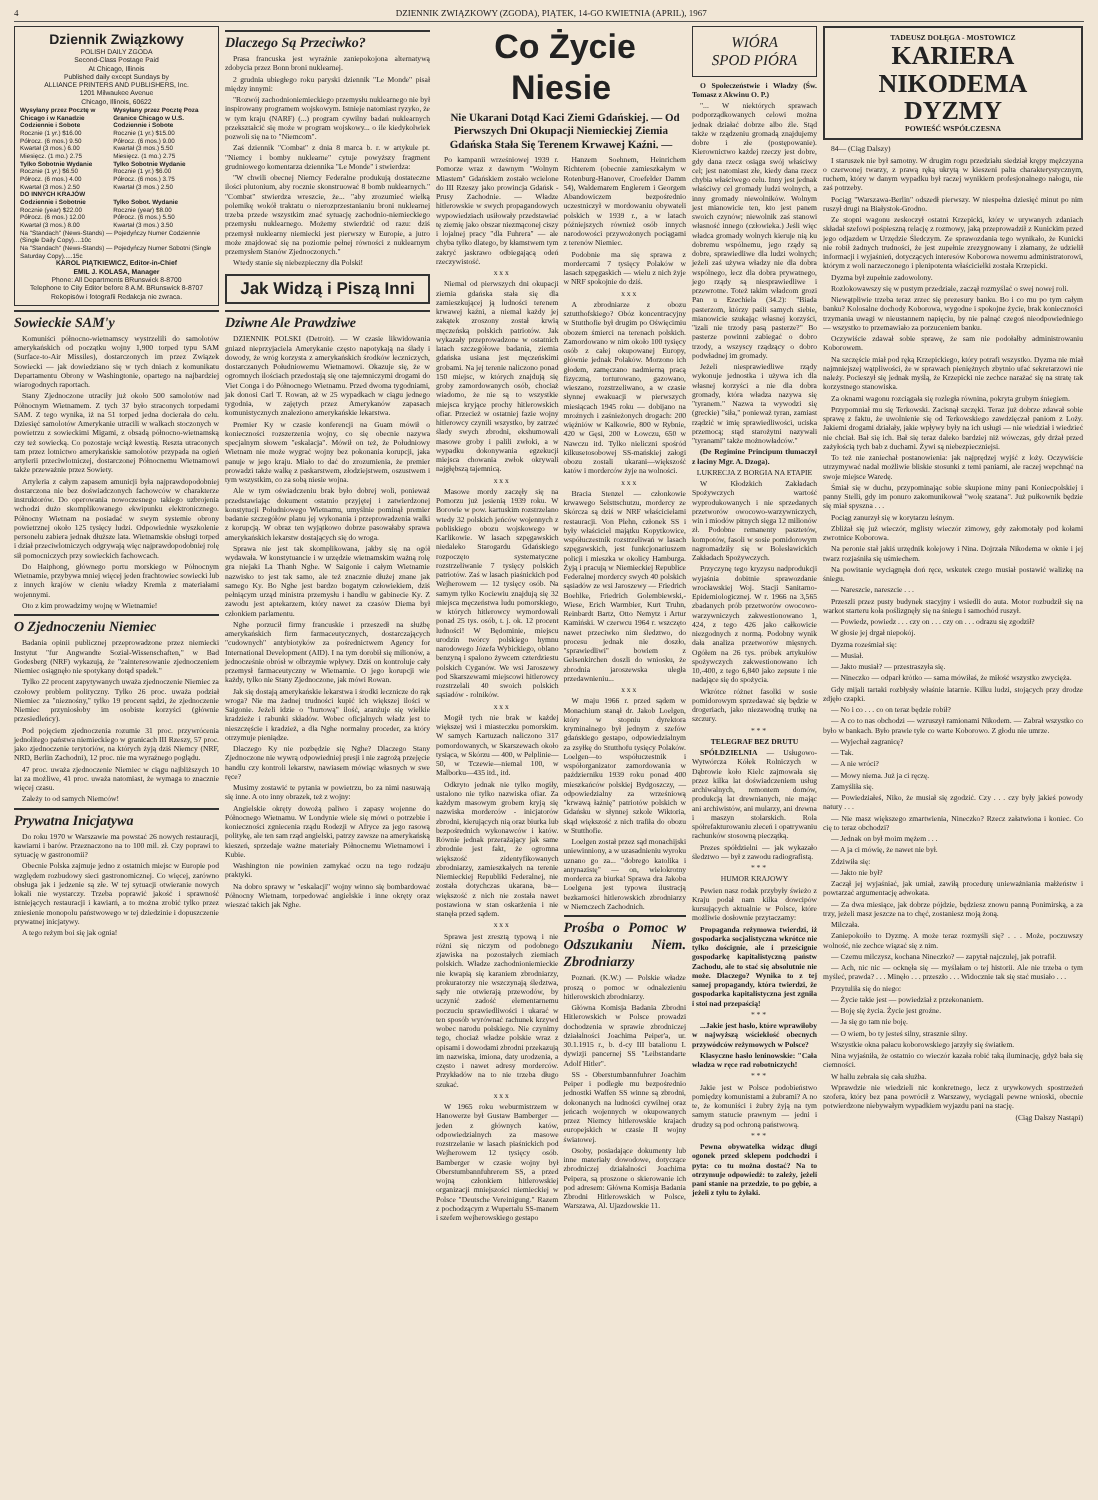4 DZIENNIK ZWIĄZKOWY (ZGODA), PIĄTEK, 14-GO KWIETNIA (APRIL), 1967
Dziennik Związkowy
POLISH DAILY ZGODA
Second-Class Postage Paid
At Chicago, Illinois
Published daily except Sundays by
ALLIANCE PRINTERS AND PUBLISHERS, Inc.
1201 Milwaukee Avenue
Chicago, Illinois, 60622
| Wysyłany przez Pocztę w Chicago i w Kanadzie | Wysyłany przez Pocztę Poza Granice Chicago w U.S. |
| --- | --- |
| Codziennie i Sobote | Codziennie i Sobote |
| Rocznie (1 yr.) $16.00 | Rocznie (1 yr.) $15.00 |
| Półrocz. (6 mos.) 9.50 | Półrocz. (6 mos.) 9.00 |
| Kwartał (3 mos.) 6.00 | Kwartał (3 mos.) 5.50 |
| Miesięcz. (1 mo.) 2.75 | Miesięcz. (1 mo.) 2.75 |
| Tylko Sobotnie Wydanie | Tylko Sobotnie Wydanie |
| Rocznie (1 yr.) $6.50 | Rocznie (1 yr.) $6.00 |
| Półrocz. (6 mos.) 4.00 | Półrocz. (6 mos.) 3.75 |
| Kwartał (3 mos.) 2.50 | Kwartał (3 mos.) 2.50 |
| DO INNYCH KRAJÓW | |
| Codziennie i Sobotnie | Tylko Sobot. Wydanie |
| Rocznie (year) $22.00 | Rocznie (year) $8.00 |
| Półrocz. (6 mos.) 12.00 | Półrocz. (6 mos.) 5.50 |
| Kwartał (3 mos.) 8.00 | Kwartał (3 mos.) 3.50 |
| Na "Standach" (News-Stands) — Pojedyńczy Numer Codziennie (Single Daily Copy)....10c | |
| Na "Standach" (News-Stands) — Pojedyńczy Numer Sobotni (Single Saturday Copy).....15c | |
KAROL PIĄTKIEWICZ, Editor-in-Chief
EMIL J. KOLASA, Manager
Phone: All Departments BRunswick 8-8700
Telephone to City Editor before 8 A.M. BRunswick 8-8707
Rekopisów i fotografii Redakcja nie zwraca.
Sowieckie SAM'y
Komuniści północno-wietnamscy wystrzelili do samolotów amerykańskich od początku wojny 1,900 torped typu SAM (Surface-to-Air Missiles), dostarczonych im przez Związek Sowiecki — jak dowiedziano się w tych dniach z komunikatu Departamentu Obrony w Washingtonie, opartego na najbardziej wiarogodnych raportach.
Stany Zjednoczone utraciły już około 500 samolotów nad Północnym Wietnamem. Z tych 37 było straconych torpedami SAM. Z tego wynika, iż na 51 torped jedna docierała do celu. Dziesięć samolotów Amerykanie utracili w walkach stoczonych w powietrzu z sowieckimi Migami, z obsadą północno-wietnamską czy też sowiecką. Co pozostaje wciąż kwestią. Reszta utraconych tam przez lotnictwo amerykańskie samolotów przypada na ogień artylerii przeciwlotniczej, dostarczonej Północnemu Wietnamowi także przeważnie przez Sowiety.
Artyleria z całym zapasem amunicji była najprawdopodobniej dostarczona nie bez doświadczonych fachowców w charakterze instruktorów. Do operowania nowoczesnego takiego uzbrojenia wchodzi dużo skomplikowanego ekwipunku elektronicznego. Północny Wietnam na posiadać w swym systemie obrony powietrznej około 125 tysięcy ludzi. Odpowiednie wyszkolenie personelu zabiera jednak dłuższe lata. Wietnamskie obsługi torped i dział przeciwlotniczych odgrywają więc najprawdopodobniej rolę sił pomocniczych przy sowieckich fachowcach.
Do Haiphong, głównego portu morskiego w Północnym Wietnamie, przybywa mniej więcej jeden frachtowiec sowiecki lub z innych krajów w cieniu władzy Kremla z materiałami wojennymi.
Oto z kim prowadzimy wojnę w Wietnamie!
O Zjednoczeniu Niemiec
Badania opinii publicznej przeprowadzone przez niemiecki Instytut "fur Angwandte Sozial-Wissenschaften," w Bad Godesberg (NRF) wykazują, że "zainteresowanie zjednoczeniem Niemiec osiągnęło nie spotykany dotąd spadek."
Tylko 22 procent zapytywanych uważa zjednoczenie Niemiec za czołowy problem polityczny. Tylko 26 proc. uważa podział Niemiec za "nieznośny," tylko 19 procent sądzi, że zjednoczenie Niemiec przyniosłoby im osobiste korzyści (głównie przesiedleńcy).
Pod pojęciem zjednoczenia rozumie 31 proc. przywrócenia jednolitego państwa niemieckiego w granicach III Rzeszy, 57 proc. jako zjednoczenie terytoriów, na których żyją dziś Niemcy (NRF, NRD, Berlin Zachodni), 12 proc. nie ma wyraźnego poglądu.
47 proc. uważa zjednoczenie Niemiec w ciągu najbliższych 10 lat za możliwe, 41 proc. uważa natomiast, że wymaga to znacznie więcej czasu.
Zależy to od samych Niemców!
Prywatna Inicjatywa
Do roku 1970 w Warszawie ma powstać 26 nowych restauracji, kawiarni i barów. Przeznaczono na to 100 mil. zł. Czy poprawi to sytuację w gastronomii?
Obecnie Polska zajmuje jedno z ostatnich miejsc w Europie pod względem rozbudowy sieci gastronomicznej. Co więcej, zarówno obsługa jak i jedzenie są złe. W tej sytuacji otwieranie nowych lokali nie wystarczy. Trzeba poprawić jakość i sprawność istniejących restauracji i kawiarń, a to można zrobić tylko przez zniesienie monopolu państwowego w tej dziedzinie i dopuszczenie prywatnej inicjatywy.
A tego reżym boi się jak ognia!
Dlaczego Są Przeciwko?
Prasa francuska jest wyraźnie zaniepokojona alternatywą zdobycia przez Bonn broni nuklearnej.
2 grudnia ubiegłego roku paryski dziennik "Le Monde" pisał między innymi:
"Rozwój zachodnioniemieckiego przemysłu nuklearnego nie był inspirowany programem wojskowym. Istnieje natomiast ryzyko, że w tym kraju (NARF) (...) program cywilny badań nuklearnych przekształcić się może w program wojskowy... o ile kiedykolwiek pozwoli się na to "Niemcom".
Zaś dziennik "Combat" z dnia 8 marca b. r. w artykule pt. "Niemcy i bomby nuklearne" cytuje powyższy fragment grudniowego komentarza dziennika "Le Monde" i stwierdza:
"W chwili obecnej Niemcy Federalne produkują dostateczne ilości plutonium, aby rocznie skonstruować 8 bomb nuklearnych." "Combat" stwierdza wreszcie, że... "aby zrozumieć wielką polemikę wokół traktatu o nierozprzestanianiu broni nuklearnej trzeba przede wszystkim znać sytuację zachodnio-niemieckiego przemysłu nuklearnego. Możemy stwierdzić od razu: dziś przemysł nuklearny niemiecki jest pierwszy w Europie, a jutro może znajdować się na poziomie pełnej równości z nuklearnym przemysłem Stanów Zjednoczonych."
Wtedy stanie się niebezpieczny dla Polski!
Jak Widzą i Piszą Inni
Dziwne Ale Prawdziwe
DZIENNIK POLSKI (Detroit). — W czasie likwidowania gniazd nieprzyjaciela Amerykanie często napotykają na ślady i dowody, że wróg korzysta z amerykańskich środków leczniczych, dostarczanych Południowemu Wietnamowi. Okazuje się, że w ogromnych ilościach przedostają się one tajemniczymi drogami do Viet Conga i do Północnego Wietnamu. Przed dwoma tygodniami, jak donosi Carl T. Rowan, aż w 25 wypadkach w ciągu jednego tygodnia, w zajętych przez Amerykanów zapasach komunistycznych znaleziono amerykańskie lekarstwa.
Premier Ky w czasie konferencji na Guam mówił o konieczności rozszerzenia wojny, co się obecnie nazywa specjalnym słowem "eskalacja". Mówił on też, że Południowy Wietnam nie może wygrać wojny bez pokonania korupcji, jaka panuje w jego kraju. Miało to dać do zrozumienia, że premier prowadzi także walkę z paskarstwem, złodziejstwem, oszustwem i tym wszystkim, co za sobą niesie wojna.
Ale w tym oświadczeniu brak było dobrej woli, ponieważ przedstawiając dokument ostatnio przyjętej i zatwierdzonej konstytucji Południowego Wietnamu, umyślnie pominął premier badanie szczegółów planu jej wykonania i przeprowadzenia walki z korupcją. W obraz ten wyjątkowo dobrze pasowałaby sprawa amerykańskich lekarstw dostających się do wroga.
Sprawa nie jest tak skomplikowana, jakby się na ogół wydawała. W konstytuancie i w urzędzie wietnamskim ważną rolę gra niejaki La Thanh Nghe. W Saigonie i całym Wietnamie nazwisko to jest tak samo, ale też znacznie dłużej znane jak samego Ky. Bo Nghe jest bardzo bogatym człowiekiem, dziś pełniącym urząd ministra przemysłu i handlu w gabinecie Ky. Z zawodu jest aptekarzem, który nawet za czasów Diema był członkiem parlamentu.
Nghe porzucił firmy francuskie i przeszedł na służbę amerykańskich firm farmaceutycznych, dostarczających "cudownych" antybiotyków za pośrednictwem Agency for International Development (AID). I na tym dorobił się milionów, a jednocześnie obrósł w olbrzymie wpływy. Dziś on kontroluje cały przemysł farmaceutyczny w Wietnamie. O jego korupcji wie każdy, tylko nie Stany Zjednoczone, jak mówi Rowan.
Jak się dostają amerykańskie lekarstwa i środki lecznicze do rąk wroga? Nie ma żadnej trudności kupić ich większej ilości w Saigonie. Jeżeli idzie o "hurtową" ilość, aranżuje się wielkie kradzieże i rabunki składów. Wobec oficjalnych władz jest to nieszczęście i kradzież, a dla Nghe normalny proceder, za który otrzymuje pieniądze.
Dlaczego Ky nie pozbędzie się Nghe? Dlaczego Stany Zjednoczone nie wywrą odpowiedniej presji i nie zagrożą przejęcie handlu czy kontroli lekarstw, nawiasem mówiąc własnych w swe ręce?
Musimy zostawić te pytania w powietrzu, bo za nimi nasuwają się inne. A oto inny obrazek, też z wojny:
Angielskie okręty dowożą paliwo i zapasy wojenne do Północnego Wietnamu. W Londynie wiele się mówi o potrzebie i konieczności zgniecenia rządu Rodezji w Afryce za jego rasową politykę, ale ten sam rząd angielski, patrzy zawsze na amerykańską kieszeń, sprzedaje ważne materiały Północnemu Wietnamowi i Kubie.
Washington nie powinien zamykać oczu na tego rodzaju praktyki.
Na dobro sprawy w "eskalacji" wojny winno się bombardować Północny Wietnam, torpedować angielskie i inne okręty oraz wieszać takich jak Nghe.
Co Życie Niesie
Nie Ukarani Dotąd Kaci Ziemi Gdańskiej. — Od Pierwszych Dni Okupacji Niemieckiej Ziemia Gdańska Stała Się Terenem Krwawej Kaźni. —
Po kampanii wrześniowej 1939 r. Pomorze wraz z dawnym "Wolnym Miastem" Gdańskiem zostało wcielone do III Rzeszy jako prowincja Gdańsk - Prusy Zachodnie. — Władze hitlerowskie w swych propagandowych wypowiedziach usiłowały przedstawiać tę ziemię jako obszar niezmąconej ciszy i lojalnej pracy "dla Fuhrera" — ale chyba tylko dlatego, by kłamstwem tym zakryć jaskrawo odbiegającą odeń rzeczywistość.
x x x
Niemal od pierwszych dni okupacji ziemia gdańska stała się dla zamieszkującej ją ludności terenem krwawej kaźni, a niemal każdy jej zakątek zroszony został krwią męczeńską polskich patriotów. Jak wykazały przeprowadzone w ostatnich latach szczegółowe badania, ziemia gdańska usiana jest męczeńskimi grobami. Na jej terenie naliczono ponad 150 miejsc, w których znajdują się groby zamordowanych osób, chociaż wiadomo, że nie są to wszystkie miejsca kryjące prochy hitlerowskich ofiar. Przecież w ostatniej fazie wojny hitlerowcy czynili wszystko, by zatrzeć ślady swych zbrodni, ekshumowali masowe groby i palili zwłoki, a w wypadku dokonywania egzekucji miejsca chowania zwłok okrywali najgłębszą tajemnicą.
x x x
Masowe mordy zaczęły się na Pomorzu już jesienią 1939 roku. W Borowie w pow. kartuskim rozstrzelano wtedy 32 polskich jeńców wojennych z pobliskiego obozu wojskowego w Karlikowie. W lasach szpęgawskich niedaleko Starogardu Gdańskiego rozpoczęto systematyczne rozstrzeliwanie 7 tysięcy polskich patriotów. Zaś w lasach piaśnickich pod Wejherowem — 12 tysięcy osób. Na samym tylko Kociewiu znajdują się 32 miejsca męczeństwa ludu pomorskiego, w których hitlerowcy wymordowali ponad 25 tys. osób, t. j. ok. 12 procent ludności! W Będominie, miejscu urodzin twórcy polskiego hymnu narodowego Józefa Wybickiego, oblano benzyną i spalono żywcem czterdziestu polskich Cyganów. We wsi Jaroszewy pod Skarszewami miejscowi hitlerowcy rozstrzelali 40 swoich polskich sąsiadów - rolników.
x x x
Mogił tych nie brak w każdej większej wsi i miasteczku pomorskim. W samych Kartuzach naliczono 317 pomordowanych, w Skarszewach około tysiąca, w Skórzu — 400, w Pelplinie—50, w Tczewie—niemal 100, w Malborku—435 itd., itd.
Odkryto jednak nie tylko mogiły, ustalono nie tylko nazwiska ofiar. Za każdym masowym grobem kryją się nazwiska morderców - inicjatorów zbrodni, kierujących nią oraz biurka lub bezpośrednich wykonawców i katów. Równie jednak przerażający jak same zbrodnie jest fakt, że ogromna większość zidentyfikowanych zbrodniarzy, zamieszkałych na terenie Niemieckiej Republiki Federalnej, nie została dotychczas ukarana, ba—większość z nich nie została nawet postawiona w stan oskarżenia i nie stanęła przed sądem.
x x x
Sprawa jest zresztą typową i nie różni się niczym od podobnego zjawiska na pozostałych ziemiach polskich. Władze zachodnioniemieckie nie kwapią się karaniem zbrodniarzy, prokuratorzy nie wszczynają śledztwa, sądy nie otwierają przewodów, by uczynić zadość elementarnemu poczuciu sprawiedliwości i ukarać w ten sposób wyrównać rachunek krzywd wobec narodu polskiego. Nie czynimy tego, chociaż władze polskie wraz z opisami i dowodami zbrodni przekazują im nazwiska, imiona, daty urodzenia, a często i nawet adresy morderców. Przykładów na to nie trzeba długo szukać.
x x x
W 1965 roku weburmistrzem w Hanowerze był Gustaw Bamberger — jeden z głównych katów, odpowiedzialnych za masowe rozstrzelanie w lasach piaśnickich pod Wejherowem 12 tysięcy osób. Bamberger w czasie wojny był Oberstumbannfuhrerem SS, a przed wojną członkiem hitlerowskiej organizacji mniejszości niemieckiej w Polsce "Deutsche Vereinigung." Razem z pochodzącym z Wupertalu SS-manem i szefem wejherowskiego gestapo
Hanzem Soehnem, Heinrichem Richterem (obecnie zamieszkałym w Rotenburg-Hanover, Croefelder Damm 54), Waldemarem Englerem i Georgem Abandowiczem bezpośrednio uczestniczył w mordowaniu obywateli polskich w 1939 r., a w latach późniejszych również osób innych narodowości przywożonych pociągami z terenów Niemiec.
Podobnie ma się sprawa z mordercami 7 tysięcy Polaków w lasach szpęgaskich — wielu z nich żyje w NRF spokojnie do dziś.
x x x
A zbrodniarze z obozu sztutthofskiego? Obóz koncentracyjny w Stutthofie był drugim po Oświęcimiu obozem śmierci na terenach polskich. Zamordowano w nim około 100 tysięcy osób z całej okupowanej Europy, głównie jednak Polaków. Morzono ich głodem, zamęczano nadmierną pracą fizyczną, torturowano, gazowano, wieszano, rozstrzeliwano, a w czasie słynnej ewakuacji w pierwszych miesiącach 1945 roku — dobijano na mroźnych i zaśnieżonych drogach: 200 więźniów w Kalkowie, 800 w Rybnie, 420 w Gęsi, 200 w Łowczu, 650 w Nawczu itd. Tylko nieliczni spośród kilkusetosobowej SS-mańskiej załogi obozu zostali ukarani—większość katów i morderców żyje na wolności.
x x x
Bracia Stenzel — członkowie krwawego Selsttschutzu, mordercy ze Skórcza są dziś w NRF właścicielami restauracji. Von Plehn, członek SS i były właściciel majątku Kopytkowice, współuczestnik rozstrzeliwań w lasach szpęgawskich, jest funkcjonariuszem policji i mieszka w okolicy Hamburga. Żyją i pracują w Niemieckiej Republice Federalnej mordercy swych 40 polskich sąsiadów ze wsi Jaroszewy — Friedrich Boehlke, Friedrich Golembiewski,-Wiese, Erich Warmbier, Kurt Truhn, Reinbardt Bartz, Otto Nemytz i Artur Kamiński. W czerwcu 1964 r. wszczęto nawet przeciwko nim śledztwo, do procesu jednak nie doszło, "sprawiedliwi" bowiem z Gelsenkirchen doszli do wniosku, że zbrodnia jaroszewska uległa przedawnieniu...
x x x
W maju 1966 r. przed sądem w Monachium stanął dr. Jakob Loelgen, który w stopniu dyrektora kryminalnego był jednym z szefów gdańskiego gestapo, odpowiedzialnym za zsyłkę do Stutthofu tysięcy Polaków. Loelgen—to współuczestnik i współorganizator zamordowania w październiku 1939 roku ponad 400 mieszkańców polskiej Bydgoszczy, — odpowiedzialny za wrześniową "krwawą łaźnię" patriotów polskich w Gdańsku w słynnej szkole Wiktoria, skąd większość z nich trafiła do obozu w Stutthofie.
Loelgen został przez sąd monachijski uniewinniony, a w uzasadnieniu wyroku uznano go za... "dobrego katolika i antynazistę" — on, wielokrotny morderca za biurka! Sprawa dra Jakoba Loelgena jest typowa ilustracją bezkarności hitlerowskich zbrodniarzy w Niemczech Zachodnich.
Prośba o Pomoc w Odszukaniu Niem. Zbrodniarzy
Poznań. (K.W.) — Polskie władze proszą o pomoc w odnalezieniu hitlerowskich zbrodniarzy.
Główna Komisja Badania Zbrodni Hitlerowskich w Polsce prowadzi dochodzenia w sprawie zbrodniczej działalności Joachima Peiper'a, ur. 30.1.1915 r., b. d-cy III batalionu I. dywizji pancernej SS "Leibstandarte Adolf Hitler".
SS - Oberstumbannfuhrer Joachim Peiper i podległe mu bezpośrednio jednostki Waffen SS winne są zbrodni, dokonanych na ludności cywilnej oraz jeńcach wojennych w okupowanych przez Niemcy hitlerowskie krajach europejskich w czasie II wojny światowej.
Osoby, posiadające dokumenty lub inne materiały dowodowe, dotyczące zbrodniczej działalności Joachima Peipera, są proszone o skierowanie ich pod adresem: Główna Komisja Badania Zbrodni Hitlerowskich w Polsce, Warszawa, Al. Ujazdowskie 11.
WIÓRA
SPOD PIÓRA
O Społeczeństwie i Władzy (Św. Tomasz z Akwinu O. P.)
"... W niektórych sprawach podporządkowanych celowi można jednak działać dobrze albo źle. Stąd także w rządzeniu gromadą znajdujemy dobre i złe (postępowanie). Kierownictwo każdej rzeczy jest dobre, gdy dana rzecz osiąga swój właściwy cel; jest natomiast złe, kiedy dana rzecz chybia właściwego celu. Inny jest jednak właściwy cel gromady ludzi wolnych, a inny gromady niewolników. Wolnym jest mianowicie ten, kto jest panem swoich czynów; niewolnik zaś stanowi własność innego (człowieka.) Jeśli więc władca gromady wolnych kieruje nią ku dobremu wspólnemu, jego rządy są dobre, sprawiedliwe dla ludzi wolnych; jeżeli zaś używa władzy nie dla dobra wspólnego, lecz dla dobra prywatnego, jego rządy są niesprawiedliwe i przewrotne. Toteż takim władcom grozi Pan u Ezechiela (34.2): "Biada pasterzom, którzy paśli samych siebie, mianowicie szukając własnej korzyści, "izali nie trzody pasą pasterze?" Bo pasterze powinni zabiegać o dobro trzody, a wszyscy rządzący o dobro podwładnej im gromady.
Jeżeli niesprawiedliwe rządy wykonuje jednostka i używa ich dla własnej korzyści a nie dla dobra gromady, która władza nazywa się "tyranem." Nazwa ta wywodzi się (greckie) "siła," ponieważ tyran, zamiast rządzić w imię sprawiedliwości, uciska przemocą; stąd starożytni nazywali "tyranami" także możnowładców."
(De Regimine Principum tłumaczył z łaciny Mgr. A. Dzoga).
LUKRECJA Z BORGIA NA ETAPIE
W Kłodzkich Zakładach Spożywczych wartość wyprodukowanych i nie sprzedanych przetworów owocowo-warzywniczych, win i miodów pitnych sięga 12 milionów zł. Podobne remanenty pasztetów, kompotów, fasoli w sosie pomidorowym nagromadziły się w Bolesławickich Zakładach Spożywczych.
Przyczynę tego kryzysu nadprodukcji wyjaśnia dobitnie sprawozdanie wrocławskiej Woj. Stacji Sanitarno-Epidemiologicznej. W r. 1966 na 3,565 zbadanych prób przetworów owocowo-warzywniczych zakwestionowano 1, 424, z tego 426 jako całkowicie niezgodnych z normą. Podobny wynik dała analiza przetworów mięsnych. Ogółem na 26 tys. próbek artykułów spożywczych zakwestionowano ich 10,-400, z tego 6,840 jako zepsute i nie nadające się do spożycia.
Wkrótce różnet fasolki w sosie pomidorowym sprzedawać się będzie w drogeriach, jako niezawodną trutkę na szczury.
* * *
TELEGRAF BEZ DRUTU
SPÓŁDZIELNIA — Usługowo-Wytwórcza Kółek Rolniczych w Dąbrowie koło Kielc zajmowała się przez kilka lat doświadczeniem usług archiwalnych, remontem domów, produkcją lat drewnianych, nie mając ani archiwistów, ani mularzy, ani drewna i maszyn stolarskich. Rola spółrefakturowaniu zleceń i opatrywaniu rachunków stosowną pieczątką.
Prezes spółdzielni — jak wykazało śledztwo — był z zawodu radiografistą.
* * *
HUMOR KRAJOWY
Pewien nasz rodak przybyły świeżo z Kraju podał nam kilka dowcipów kursujących aktualnie w Polsce, które możliwie dosłownie przytaczamy:
Propaganda reżymowa twierdzi, iż gospodarka socjalistyczna wkrótce nie tylko doścignie, ale i prześcignie gospodarkę kapitalistyczną państw Zachodu, ale to stać się absolutnie nie może. Dlaczego? Wynika to z tej samej propagandy, która twierdzi, że gospodarka kapitalistyczna jest zgniła i stoi nad przepaścią!
* * *
...Jakie jest hasło, które wprawiłoby w najwyższą wściekłość obecnych przywódców reżymowych w Polsce?
Klasyczne hasło leninowskie: "Cała władza w ręce rad robotniczych!
* * *
Jakie jest w Polsce podobieństwo pomiędzy komunistami a żubrami? A no te, że komuniści i żubry żyją na tym samym statucie prawnym — jedni i drudzy są pod ochroną państwową.
* * *
Pewna obywatelka widząc długi ogonek przed sklepem podchodzi i pyta: co tu można dostać? Na to otrzymuje odpowiedź: to zależy, jeżeli pani stanie na przedzie, to po gębie, a jeżeli z tyłu to żyłaki.
TADEUSZ DOŁĘGA - MOSTOWICZ
KARIERA
NIKODEMA DYZMY
POWIEŚĆ WSPÓŁCZESNA
84— (Ciąg Dalszy)
I staruszek nie był samotny. W drugim rogu przedziału siedział krępy mężczyzna o czerwonej twarzy, z prawą ręką ukrytą w kieszeni palta charakterystycznym, ruchem, który w danym wypadku był raczej wynikiem profesjonalnego nałogu, nie zaś potrzeby.
Pociąg "Warszawa-Berlin" odszedł pierwszy. W niespełna dziesięć minut po nim ruszył drugi na Białystok-Grodno.
Ze stopni wagonu zeskoczył ostatni Krzepicki, który w urywanych zdaniach składał szefowi pośpieszną relację z rozmowy, jaką przeprowadził z Kunickim przed jego odjazdem w Urzędzie Śledczym. Ze sprawozdania tego wynikało, że Kunicki nie robił żadnych trudności, że jest zupełnie zrezygnowany i złamany, że udzielił informacji i wyjaśnień, dotyczących interesów Koborowa nowemu administratorowi, którym z woli narzeczonego i plenipotenta właścicielki została Krzepicki.
Dyzma był zupełnie zadowolony.
Rozlokowawszy się w pustym przedziale, zaczął rozmyślać o swej nowej roli.
Niewątpliwie trzeba teraz zrzec się prezesury banku. Bo i co mu po tym całym banku? Kolosalne dochody Koborowa, wygodne i spokojne życie, brak konieczności trzymania uwagi w nieustannem napięciu, by nie palnąć czegoś nieodpowiedniego — wszystko to przemawiało za porzuceniem banku.
Oczywiście zdawał sobie sprawę, że sam nie podołałby administrowaniu Koborowem.
Na szczęście miał pod ręką Krzepickiego, który potrafi wszystko. Dyzma nie miał najmniejszej wątpliwości, że w sprawach pieniężnych zbytnio ufać sekretarzowi nie należy. Pocieszył się jednak myślą, że Krzepicki nie zechce narażać się na stratę tak korzystnego stanowiska.
Za oknami wagonu rozciągała się rozległa równina, pokryta grubym śniegiem.
Przypomniał mu się Terkowski. Zacisnął szczęki. Teraz już dobrze zdawał sobie sprawę z faktu, że uwolnienie się od Terkowskiego zawdzięczał paniom z Loży. Jakiemi drogami działały, jakie wpływy były na ich usługi — nie wiedział i wiedzieć nie chciał. Bał się ich. Bał się teraz daleko bardziej niż wówczas, gdy drżał przed zażyłością tych bab z duchami. Żywi są niebezpieczniejsi.
To też nie zaniechał postanowienia: jak najprędzej wyjść z loży. Oczywiście utrzymywać nadal możliwie bliskie stosunki z temi paniami, ale raczej wepchnąć na swoje miejsce Waredę.
Śmiał się w duchu, przypominając sobie skupione miny pani Koniecpolskiej i panny Stelli, gdy im ponuro zakomunikował "wolę szatana". Już pułkownik będzie się miał spyszna . . .
Pociąg zanurzył się w korytarzu leśnym.
Zbliżał się już wieczór, mglisty wieczór zimowy, gdy załomotały pod kołami zwrotnice Koborowa.
Na peronie stał jakiś urzędnik kolejowy i Nina. Dojrzała Nikodema w oknie i jej twarz rozjaśniła się uśmiechem.
Na powitanie wyciągnęła doń ręce, wskutek czego musiał postawić walizkę na śniegu.
— Nareszcie, nareszcie . . .
Przeszli przez pusty budynek stacyjny i wsiedli do auta. Motor rozbudził się na warkot starteru koła poślizgnęły się na śniegu i samochód ruszył.
— Powiedz, powiedz . . . czy on . . . czy on . . . odrazu się zgodził?
W głosie jej drgał niepokój.
Dyzma roześmiał się:
— Musiał.
— Jakto musiał? — przestraszyła się.
— Nineczko — odparł krótko — sama mówiłaś, że miłość wszystko zwycięża.
Gdy mijali tartaki rozbłysły właśnie latarnie. Kilku ludzi, stojących przy drodze zdjęło czapki.
— No i co . . . co on teraz będzie robił?
— A co to nas obchodzi — wzruszył ramionami Nikodem. — Zabrał wszystko co było w bankach. Było prawie tyle co warte Koborowo. Z głodu nie umrze.
— Wyjechał zagranicę?
— Tak.
— A nie wróci?
— Mowy niema. Już ja ci ręczę.
Zamyśliła się.
— Powiedziałeś, Niko, że musiał się zgodzić. Czy . . . czy były jakieś powody natury . . .
— Nie masz większego zmartwienia, Nineczko? Rzecz załatwiona i koniec. Co cię to teraz obchodzi?
— Jednak on był moim mężem . . .
— A ja ci mówię, że nawet nie był.
Zdziwiła się:
— Jakto nie był?
Zaczął jej wyjaśniać, jak umiał, zawiłą procedurę unieważniania małżeństw i powtarzać argumentację adwokata.
— Za dwa miesiące, jak dobrze pójdzie, będziesz znowu panną Ponimirską, a za trzy, jeżeli masz jeszcze na to chęć, zostaniesz moją żoną.
Milczała.
Zaniepokoiło to Dyzmę. A może teraz rozmyśli się? . . . Może, poczuwszy wolność, nie zechce wiązać się z nim.
— Czemu milczysz, kochana Nineczko? — zapytał najczulej, jak potrafił.
— Ach, nic nic — ocknęła się — myślałam o tej historii. Ale nie trzeba o tym myśleć, prawda? . . . Minęło . . . przeszło . . . Widocznie tak się stać musiało . . .
Przytuliła się do niego:
— Życie takie jest — powiedział z przekonaniem.
— Boję się życia. Życie jest groźne.
— Ja się go tam nie boję.
— O wiem, bo ty jesteś silny, strasznie silny.
Wszystkie okna pałacu koborowskiego jarzyły się światłem.
Nina wyjaśniła, że ostatnio co wieczór kazała robić taką iluminację, gdyż bała się ciemności.
W hallu zebrała się cała służba.
Wprawdzie nie wiedzieli nic konkretnego, lecz z urywkowych spostrzeżeń szofera, który bez pana powrócił z Warszawy, wyciągali pewne wnioski, obecnie potwierdzone niebywałym wypadkiem wyjazdu pani na stację.
(Ciąg Dalszy Nastąpi)